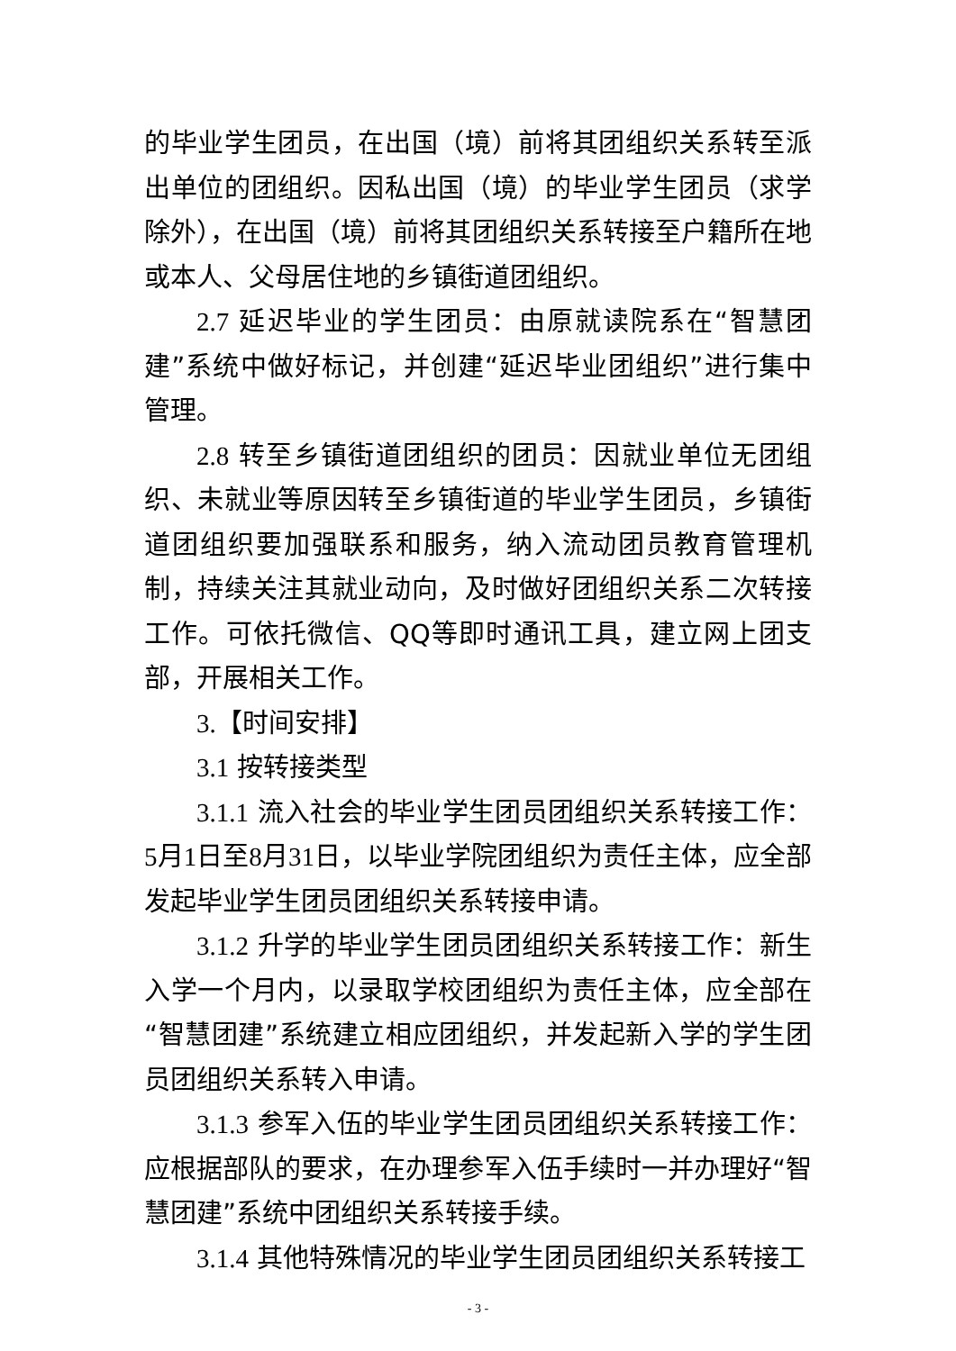的毕业学生团员，在出国（境）前将其团组织关系转至派出单位的团组织。因私出国（境）的毕业学生团员（求学除外），在出国（境）前将其团组织关系转接至户籍所在地或本人、父母居住地的乡镇街道团组织。
2.7 延迟毕业的学生团员：由原就读院系在“智慧团建”系统中做好标记，并创建“延迟毕业团组织”进行集中管理。
2.8 转至乡镇街道团组织的团员：因就业单位无团组织、未就业等原因转至乡镇街道的毕业学生团员，乡镇街道团组织要加强联系和服务，纳入流动团员教育管理机制，持续关注其就业动向，及时做好团组织关系二次转接工作。可依托微信、QQ等即时通讯工具，建立网上团支部，开展相关工作。
3.【时间安排】
3.1 按转接类型
3.1.1 流入社会的毕业学生团员团组织关系转接工作：5月1日至8月31日，以毕业学院团组织为责任主体，应全部发起毕业学生团员团组织关系转接申请。
3.1.2 升学的毕业学生团员团组织关系转接工作：新生入学一个月内，以录取学校团组织为责任主体，应全部在“智慧团建”系统建立相应团组织，并发起新入学的学生团员团组织关系转入申请。
3.1.3 参军入伍的毕业学生团员团组织关系转接工作：应根据部队的要求，在办理参军入伍手续时一并办理好“智慧团建”系统中团组织关系转接手续。
3.1.4 其他特殊情况的毕业学生团员团组织关系转接工
- 3 -